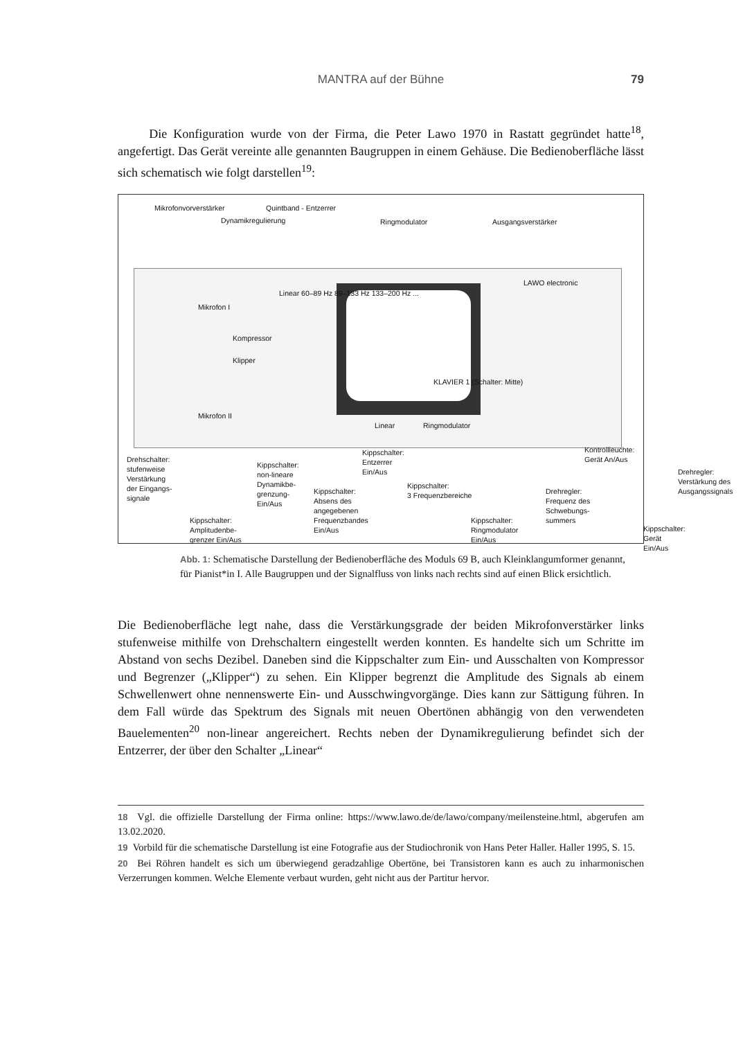MANTRA auf der Bühne
79
Die Konfiguration wurde von der Firma, die Peter Lawo 1970 in Rastatt gegründet hatte<sup>18</sup>, angefertigt. Das Gerät vereinte alle genannten Baugruppen in einem Gehäuse. Die Bedienoberfläche lässt sich schematisch wie folgt darstellen<sup>19</sup>:
Mikrofonvorverstärker Quintband - Entzerrer
Dynamikregulierung Ringmodulator Ausgangsverstärker
Mikrofon I
Mikrofon II
Kompressor
Klipper
Linear 60–89 Hz 89–133 Hz 133–200 Hz ...
LAWO electronic
KLAVIER 1 (Schalter: Mitte)
Linear Ringmodulator
Drehschalter:
stufenweise
Verstärkung
der Eingangs-
signale
Kippschalter:
non-lineare
Dynamikbe-
grenzung-
Ein/Aus
Kippschalter:
Absens des
angegebenen
Frequenzbandes
Ein/Aus
Kippschalter:
Entzerrer
Ein/Aus
Kippschalter:
3 Frequenzbereiche
Kippschalter:
Ringmodulator
Ein/Aus
Drehregler:
Frequenz des
Schwebungs-
summers
Kontrollleuchte:
Gerät An/Aus
Drehregler:
Verstärkung des
Ausgangssignals
Kippschalter:
Gerät Ein/Aus
Kippschalter:
Amplitudenbe-
grenzer Ein/Aus
Abb. 1: Schematische Darstellung der Bedienoberfläche des Moduls 69 B, auch Kleinklangumformer genannt, für Pianist*in I. Alle Baugruppen und der Signalfluss von links nach rechts sind auf einen Blick ersichtlich.
Die Bedienoberfläche legt nahe, dass die Verstärkungsgrade der beiden Mikrofonverstärker links stufenweise mithilfe von Drehschaltern eingestellt werden konnten. Es handelte sich um Schritte im Abstand von sechs Dezibel. Daneben sind die Kippschalter zum Ein- und Ausschalten von Kompressor und Begrenzer („Klipper“) zu sehen. Ein Klipper begrenzt die Amplitude des Signals ab einem Schwellenwert ohne nennenswerte Ein- und Ausschwingvorgänge. Dies kann zur Sättigung führen. In dem Fall würde das Spektrum des Signals mit neuen Obertönen abhängig von den verwendeten Bauelementen<sup>20</sup> non-linear angereichert. Rechts neben der Dynamikregulierung befindet sich der Entzerrer, der über den Schalter „Linear“
18 Vgl. die offizielle Darstellung der Firma online: https://www.lawo.de/de/lawo/company/meilensteine.html, abgerufen am 13.02.2020.
19 Vorbild für die schematische Darstellung ist eine Fotografie aus der Studiochronik von Hans Peter Haller. Haller 1995, S. 15.
20 Bei Röhren handelt es sich um überwiegend geradzahlige Obertöne, bei Transistoren kann es auch zu inharmonischen Verzerrungen kommen. Welche Elemente verbaut wurden, geht nicht aus der Partitur hervor.